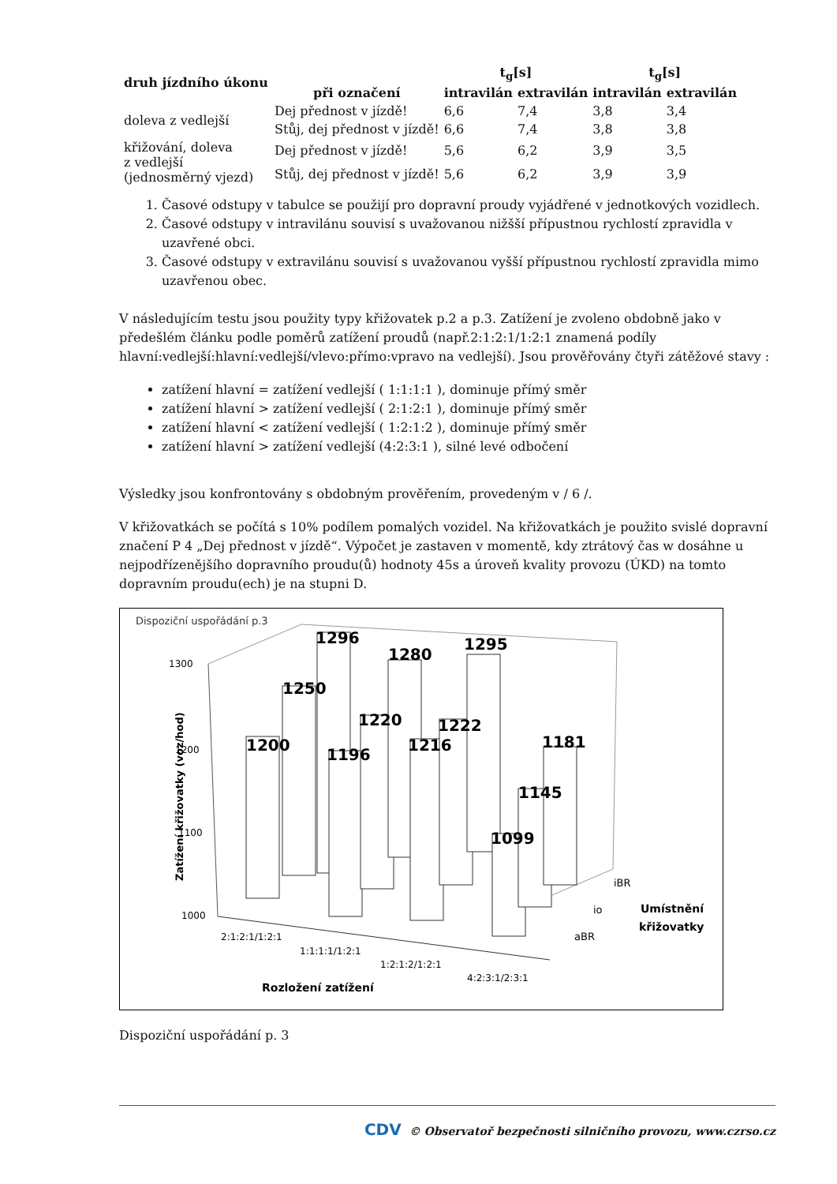| druh jízdního úkonu | | t<sub>g</sub>[s] | | t<sub>g</sub>[s] | |
| --- | --- | --- | --- | --- | --- |
| | při označení | intravilán | extravilán | intravilán | extravilán |
| doleva z vedlejší | Dej přednost v jízdě! | 6,6 | 7,4 | 3,8 | 3,4 |
| | Stůj, dej přednost v jízdě! | 6,6 | 7,4 | 3,8 | 3,8 |
| křižování, doleva z vedlejší (jednosměrný vjezd) | Dej přednost v jízdě! | 5,6 | 6,2 | 3,9 | 3,5 |
| | Stůj, dej přednost v jízdě! | 5,6 | 6,2 | 3,9 | 3,9 |
1. Časové odstupy v tabulce se použijí pro dopravní proudy vyjádřené v jednotkových vozidlech.
2. Časové odstupy v intravilánu souvisí s uvažovanou nižšší přípustnou rychlostí zpravidla v uzavřené obci.
3. Časové odstupy v extravilánu souvisí s uvažovanou vyšší přípustnou rychlostí zpravidla mimo uzavřenou obec.
V následujícím testu jsou použity typy křižovatek p.2 a p.3. Zatížení je zvoleno obdobně jako v předešlém článku podle poměrů zatížení proudů (např.2:1:2:1/1:2:1 znamená podíly hlavní:vedlejší:hlavní:vedlejší/vlevo:přímo:vpravo na vedlejší). Jsou prověřovány čtyři zátěžové stavy :
zatížení hlavní = zatížení vedlejší ( 1:1:1:1 ), dominuje přímý směr
zatížení hlavní > zatížení vedlejší ( 2:1:2:1 ), dominuje přímý směr
zatížení hlavní < zatížení vedlejší ( 1:2:1:2 ), dominuje přímý směr
zatížení hlavní > zatížení vedlejší (4:2:3:1 ), silné levé odbočení
Výsledky jsou konfrontovány s obdobným prověřením, provedeným v / 6 /.
V křižovatkách se počítá s 10% podílem pomalých vozidel. Na křižovatkách je použito svislé dopravní značení P 4 „Dej přednost v jízdě“. Výpočet je zastaven v momentě, kdy ztrátový čas w dosáhne u nejpodřízenějšího dopravního proudu(ů) hodnoty 45s a úroveň kvality provozu (ÚKD) na tomto dopravním proudu(ech) je na stupni D.
Dispoziční uspořádání p.3
1300
1200
1100
1000
1200
1250
1296
1196
1220
1280
1216
1222
1295
1099
1145
1181
Zatížení křižovatky (voz/hod)
2:1:2:1/1:2:1
1:1:1:1/1:2:1
1:2:1:2/1:2:1
4:2:3:1/2:3:1
Rozložení zatížení
iBR
io
aBR
Umístnění
křižovatky
Dispoziční uspořádání p. 3
CDV © Observatoř bezpečnosti silničního provozu, www.czrso.cz